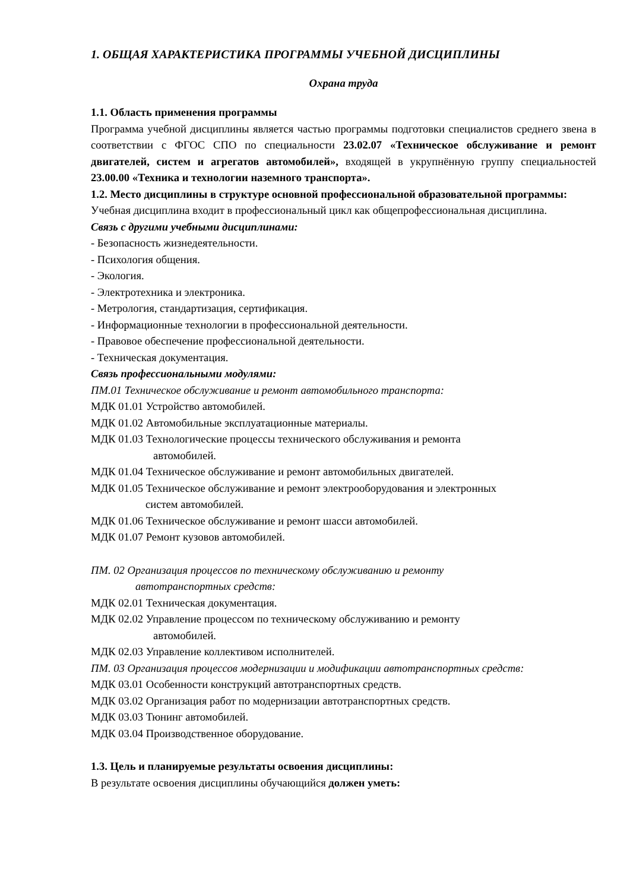1. ОБЩАЯ ХАРАКТЕРИСТИКА ПРОГРАММЫ УЧЕБНОЙ ДИСЦИПЛИНЫ
Охрана труда
1.1. Область применения программы
Программа учебной дисциплины является частью программы подготовки специалистов среднего звена в соответствии с ФГОС СПО по специальности 23.02.07 «Техническое обслуживание и ремонт двигателей, систем и агрегатов автомобилей», входящей в укрупнённую группу специальностей 23.00.00 «Техника и технологии наземного транспорта».
1.2. Место дисциплины в структуре основной профессиональной образовательной программы:
Учебная дисциплина входит в профессиональный цикл как общепрофессиональная дисциплина.
Связь с другими учебными дисциплинами:
- Безопасность жизнедеятельности.
- Психология общения.
- Экология.
- Электротехника и электроника.
- Метрология, стандартизация, сертификация.
- Информационные технологии в профессиональной деятельности.
- Правовое обеспечение профессиональной деятельности.
- Техническая документация.
Связь профессиональными модулями:
ПМ.01 Техническое обслуживание и ремонт автомобильного транспорта:
МДК 01.01 Устройство автомобилей.
МДК 01.02 Автомобильные эксплуатационные материалы.
МДК 01.03 Технологические процессы технического обслуживания и ремонта
автомобилей.
МДК 01.04 Техническое обслуживание и ремонт автомобильных двигателей.
МДК 01.05 Техническое обслуживание и ремонт электрооборудования и электронных
систем автомобилей.
МДК 01.06 Техническое обслуживание и ремонт шасси автомобилей.
МДК 01.07 Ремонт кузовов автомобилей.
ПМ. 02 Организация процессов по техническому обслуживанию и ремонту
автотранспортных средств:
МДК 02.01 Техническая документация.
МДК 02.02 Управление процессом по техническому обслуживанию и ремонту
автомобилей.
МДК 02.03 Управление коллективом исполнителей.
ПМ. 03 Организация процессов модернизации и модификации автотранспортных средств:
МДК 03.01 Особенности конструкций автотранспортных средств.
МДК 03.02 Организация работ по модернизации автотранспортных средств.
МДК 03.03 Тюнинг автомобилей.
МДК 03.04 Производственное оборудование.
1.3. Цель и планируемые результаты освоения дисциплины:
В результате освоения дисциплины обучающийся должен уметь: